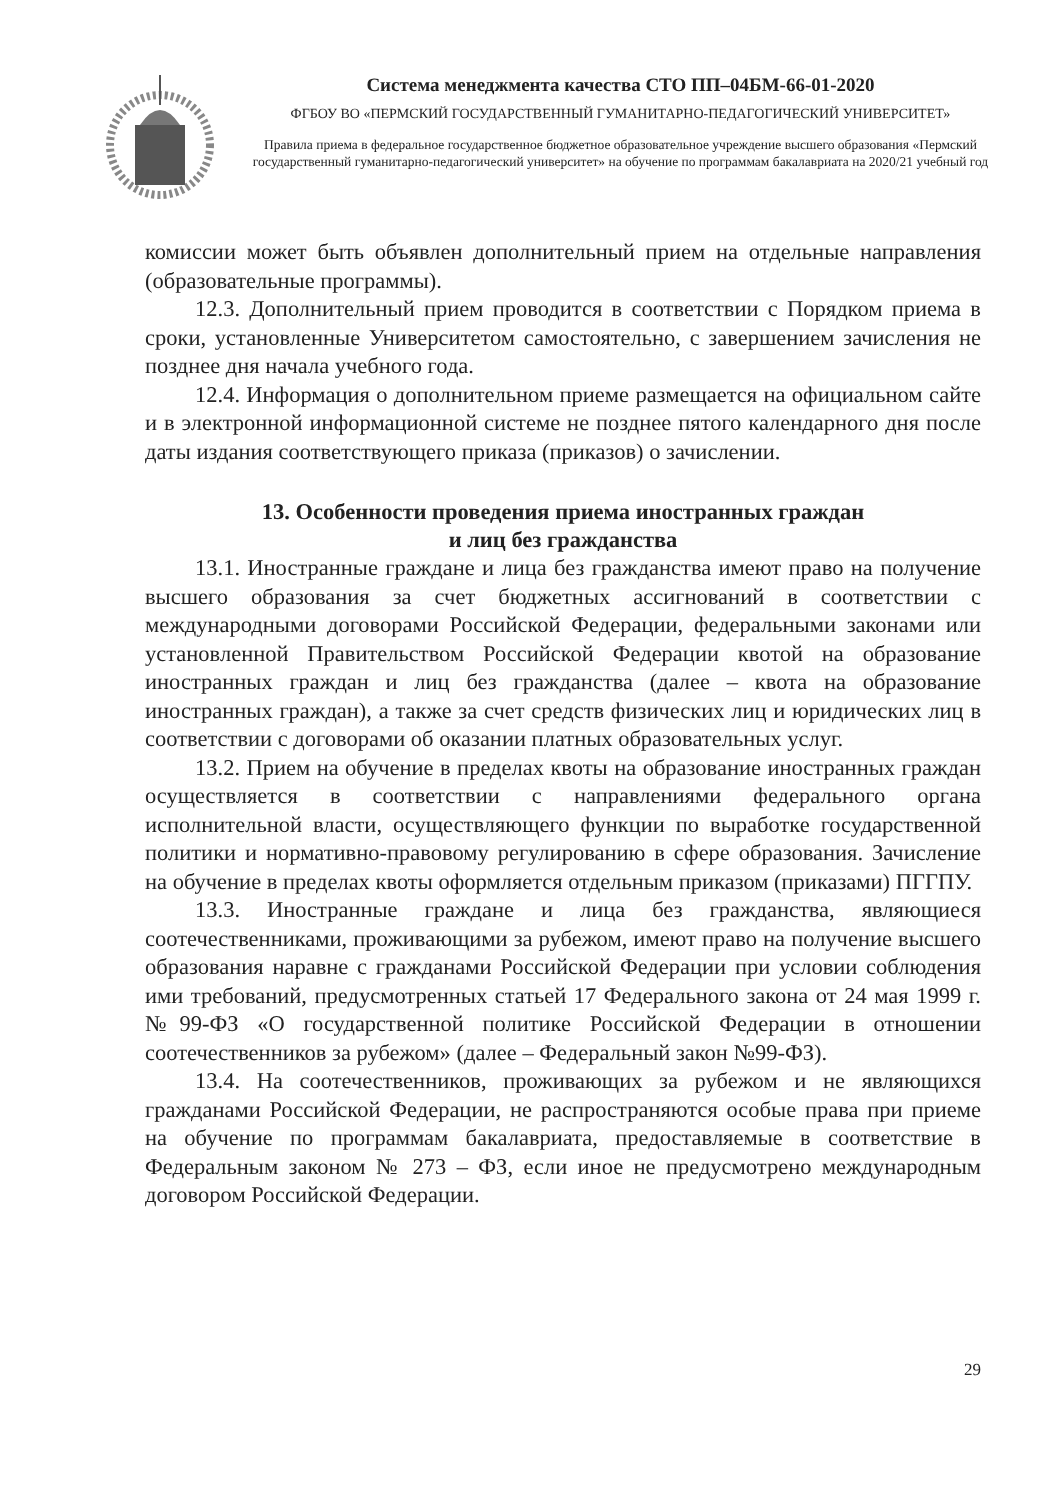Система менеджмента качества СТО ПП–04БМ-66-01-2020
ФГБОУ ВО «ПЕРМСКИЙ ГОСУДАРСТВЕННЫЙ ГУМАНИТАРНО-ПЕДАГОГИЧЕСКИЙ УНИВЕРСИТЕТ»
Правила приема в федеральное государственное бюджетное образовательное учреждение высшего образования «Пермский государственный гуманитарно-педагогический университет» на обучение по программам бакалавриата на 2020/21 учебный год
комиссии может быть объявлен дополнительный прием на отдельные направления (образовательные программы).
12.3. Дополнительный прием проводится в соответствии с Порядком приема в сроки, установленные Университетом самостоятельно, с завершением зачисления не позднее дня начала учебного года.
12.4. Информация о дополнительном приеме размещается на официальном сайте и в электронной информационной системе не позднее пятого календарного дня после даты издания соответствующего приказа (приказов) о зачислении.
13. Особенности проведения приема иностранных граждан
и лиц без гражданства
13.1. Иностранные граждане и лица без гражданства имеют право на получение высшего образования за счет бюджетных ассигнований в соответствии с международными договорами Российской Федерации, федеральными законами или установленной Правительством Российской Федерации квотой на образование иностранных граждан и лиц без гражданства (далее – квота на образование иностранных граждан), а также за счет средств физических лиц и юридических лиц в соответствии с договорами об оказании платных образовательных услуг.
13.2. Прием на обучение в пределах квоты на образование иностранных граждан осуществляется в соответствии с направлениями федерального органа исполнительной власти, осуществляющего функции по выработке государственной политики и нормативно-правовому регулированию в сфере образования. Зачисление на обучение в пределах квоты оформляется отдельным приказом (приказами) ПГГПУ.
13.3. Иностранные граждане и лица без гражданства, являющиеся соотечественниками, проживающими за рубежом, имеют право на получение высшего образования наравне с гражданами Российской Федерации при условии соблюдения ими требований, предусмотренных статьей 17 Федерального закона от 24 мая 1999 г. №99-ФЗ «О государственной политике Российской Федерации в отношении соотечественников за рубежом» (далее – Федеральный закон №99-ФЗ).
13.4. На соотечественников, проживающих за рубежом и не являющихся гражданами Российской Федерации, не распространяются особые права при приеме на обучение по программам бакалавриата, предоставляемые в соответствие в Федеральным законом № 273 – ФЗ, если иное не предусмотрено международным договором Российской Федерации.
29